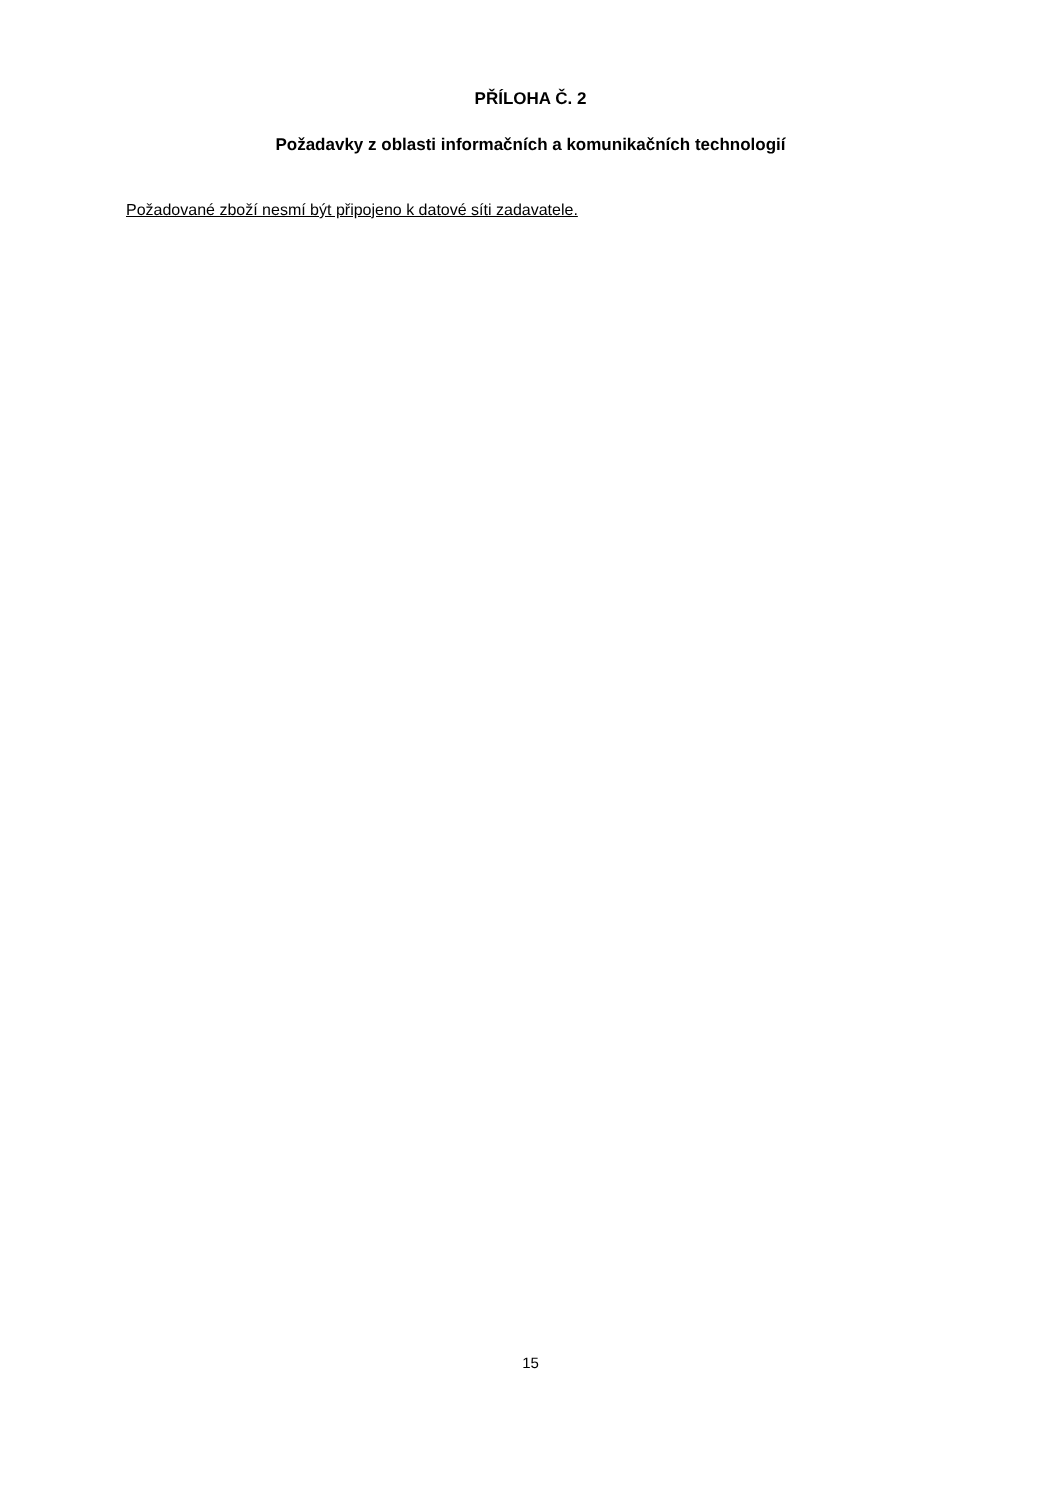PŘÍLOHA Č. 2
Požadavky z oblasti informačních a komunikačních technologií
Požadované zboží nesmí být připojeno k datové síti zadavatele.
15